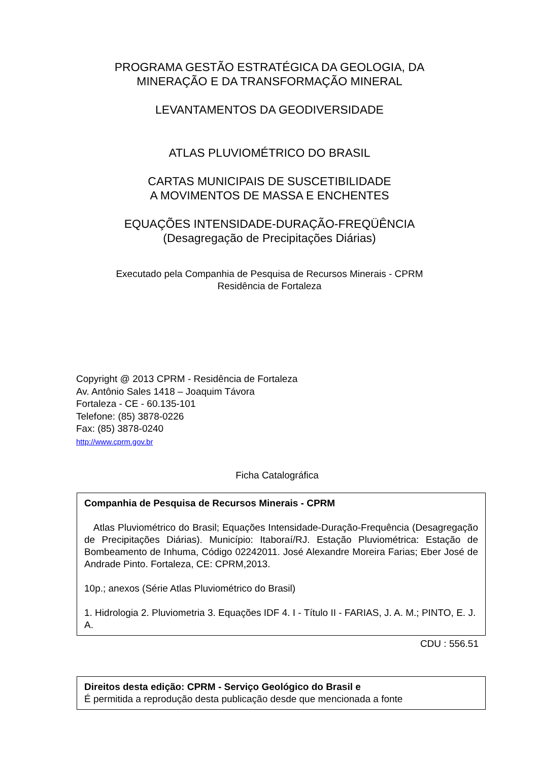PROGRAMA GESTÃO ESTRATÉGICA DA GEOLOGIA, DA
MINERAÇÃO E DA TRANSFORMAÇÃO MINERAL
LEVANTAMENTOS DA GEODIVERSIDADE
ATLAS PLUVIOMÉTRICO DO BRASIL
CARTAS MUNICIPAIS DE SUSCETIBILIDADE
A MOVIMENTOS DE MASSA E ENCHENTES
EQUAÇÕES INTENSIDADE-DURAÇÃO-FREQÜÊNCIA
(Desagregação de Precipitações Diárias)
Executado pela Companhia de Pesquisa de Recursos Minerais - CPRM
Residência de Fortaleza
Copyright @ 2013 CPRM - Residência de Fortaleza
Av. Antônio Sales 1418 – Joaquim Távora
Fortaleza - CE - 60.135-101
Telefone: (85) 3878-0226
Fax: (85) 3878-0240
http://www.cprm.gov.br
Ficha Catalográfica
Companhia de Pesquisa de Recursos Minerais - CPRM
Atlas Pluviométrico do Brasil; Equações Intensidade-Duração-Frequência (Desagregação de Precipitações Diárias). Município: Itaboraí/RJ. Estação Pluviométrica: Estação de Bombeamento de Inhuma, Código 02242011. José Alexandre Moreira Farias; Eber José de Andrade Pinto. Fortaleza, CE: CPRM,2013.
10p.; anexos (Série Atlas Pluviométrico do Brasil)
1. Hidrologia 2. Pluviometria 3. Equações IDF 4. I - Título II - FARIAS, J. A. M.; PINTO, E. J. A.
CDU : 556.51
Direitos desta edição: CPRM - Serviço Geológico do Brasil e
É permitida a reprodução desta publicação desde que mencionada a fonte